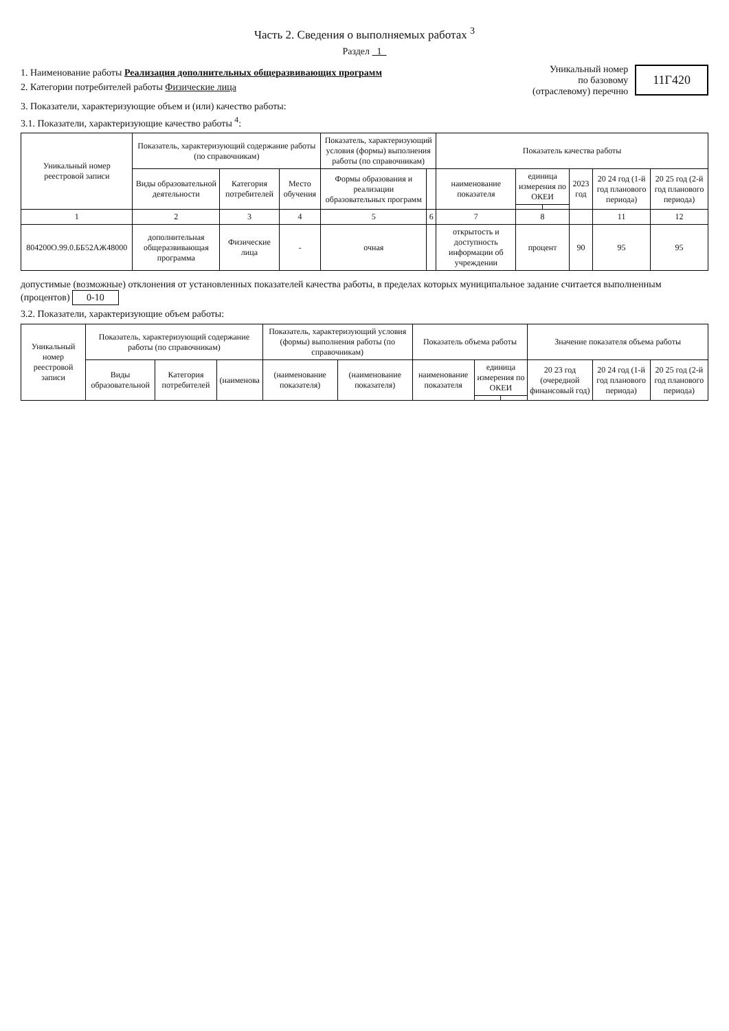Часть 2. Сведения о выполняемых работах <sup>3</sup>
Раздел 1
1. Наименование работы Реализация дополнительных общеразвивающих программ
2. Категории потребителей работы Физические лица
Уникальный номер
по базовому
(отраслевому) перечню
11Г420
3. Показатели, характеризующие объем и (или) качество работы:
3.1. Показатели, характеризующие качество работы <sup>4</sup>:
| Уникальный номер реестровой записи | Показатель, характеризующий содержание работы (по справочникам) | | | Показатель, характеризующий условия (формы) выполнения работы (по справочникам) | | Показатель качества работы | | | | | |
| --- | --- | --- | --- | --- | --- | --- | --- | --- | --- | --- | --- |
| | Виды образовательной деятельности | Категория потребителей | Место обучения | Формы образования и реализации образовательных программ | | наименование показателя | единица измерения по ОКЕИ | | 2023 год | 20 24 год (1-й год планового периода) | 20 25 год (2-й год планового периода) |
| 1 | 2 | 3 | 4 | 5 | 6 | 7 | 8 | | | 11 | 12 |
| 804200О.99.0.ББ52АЖ48000 | дополнительная общеразвивающая программа | Физические лица | - | очная | | открытость и доступность информации об учреждении | процент | | 90 | 95 | 95 |
допустимые (возможные) отклонения от установленных показателей качества работы, в пределах которых муниципальное задание считается выполненным (процентов) 0-10
3.2. Показатели, характеризующие объем работы:
| Уникальный номер реестровой записи | Показатель, характеризующий содержание работы (по справочникам) | | | Показатель, характеризующий условия (формы) выполнения работы (по справочникам) | | Показатель объема работы | | | Значение показателя объема работы | | |
| --- | --- | --- | --- | --- | --- | --- | --- | --- | --- | --- | --- |
| | Виды образовательной | Категория потребителей | (наименова | (наименование показателя) | (наименование показателя) | наименование показателя | единица измерения по ОКЕИ | | 20 23 год (очередной финансовый год) | 20 24 год (1-й год планового периода) | 20 25 год (2-й год планового периода) |